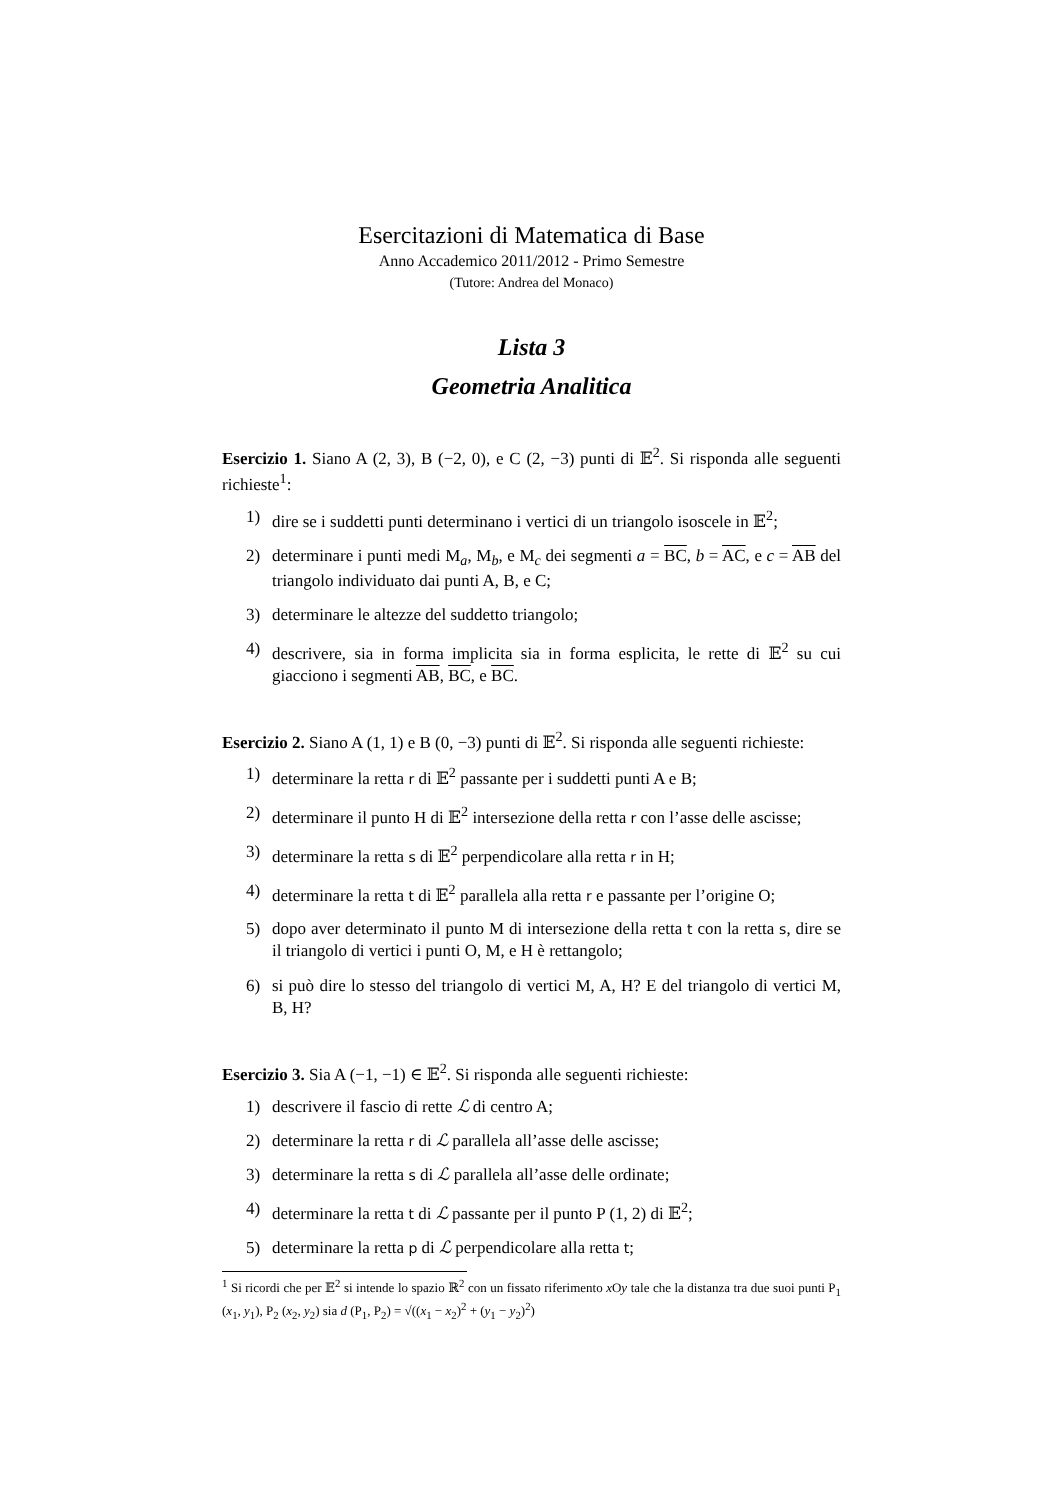Esercitazioni di Matematica di Base
Anno Accademico 2011/2012 - Primo Semestre
(Tutore: Andrea del Monaco)
Lista 3
Geometria Analitica
Esercizio 1. Siano A (2, 3), B (−2, 0), e C (2, −3) punti di 𝔼<sup>2</sup>. Si risponda alle seguenti richieste<sup>1</sup>:
1) dire se i suddetti punti determinano i vertici di un triangolo isoscele in 𝔼<sup>2</sup>;
2) determinare i punti medi M<sub>a</sub>, M<sub>b</sub>, e M<sub>c</sub> dei segmenti a = BC, b = AC, e c = AB del triangolo individuato dai punti A, B, e C;
3) determinare le altezze del suddetto triangolo;
4) descrivere, sia in forma implicita sia in forma esplicita, le rette di 𝔼<sup>2</sup> su cui giacciono i segmenti AB, BC, e BC.
Esercizio 2. Siano A (1, 1) e B (0, −3) punti di 𝔼<sup>2</sup>. Si risponda alle seguenti richieste:
1) determinare la retta r di 𝔼<sup>2</sup> passante per i suddetti punti A e B;
2) determinare il punto H di 𝔼<sup>2</sup> intersezione della retta r con l’asse delle ascisse;
3) determinare la retta s di 𝔼<sup>2</sup> perpendicolare alla retta r in H;
4) determinare la retta t di 𝔼<sup>2</sup> parallela alla retta r e passante per l’origine O;
5) dopo aver determinato il punto M di intersezione della retta t con la retta s, dire se il triangolo di vertici i punti O, M, e H è rettangolo;
6) si può dire lo stesso del triangolo di vertici M, A, H? E del triangolo di vertici M, B, H?
Esercizio 3. Sia A (−1, −1) ∈ 𝔼<sup>2</sup>. Si risponda alle seguenti richieste:
1) descrivere il fascio di rette ℒ di centro A;
2) determinare la retta r di ℒ parallela all’asse delle ascisse;
3) determinare la retta s di ℒ parallela all’asse delle ordinate;
4) determinare la retta t di ℒ passante per il punto P (1, 2) di 𝔼<sup>2</sup>;
5) determinare la retta p di ℒ perpendicolare alla retta t;
<sup>1</sup> Si ricordi che per 𝔼<sup>2</sup> si intende lo spazio ℝ<sup>2</sup> con un fissato riferimento x Oy tale che la distanza tra due suoi punti P<sub>1</sub> (x<sub>1</sub>, y<sub>1</sub>), P<sub>2</sub> (x<sub>2</sub>, y<sub>2</sub>) sia d (P<sub>1</sub>, P<sub>2</sub>) = √((x<sub>1</sub> − x<sub>2</sub>)<sup>2</sup> + (y<sub>1</sub> − y<sub>2</sub>)<sup>2</sup>)